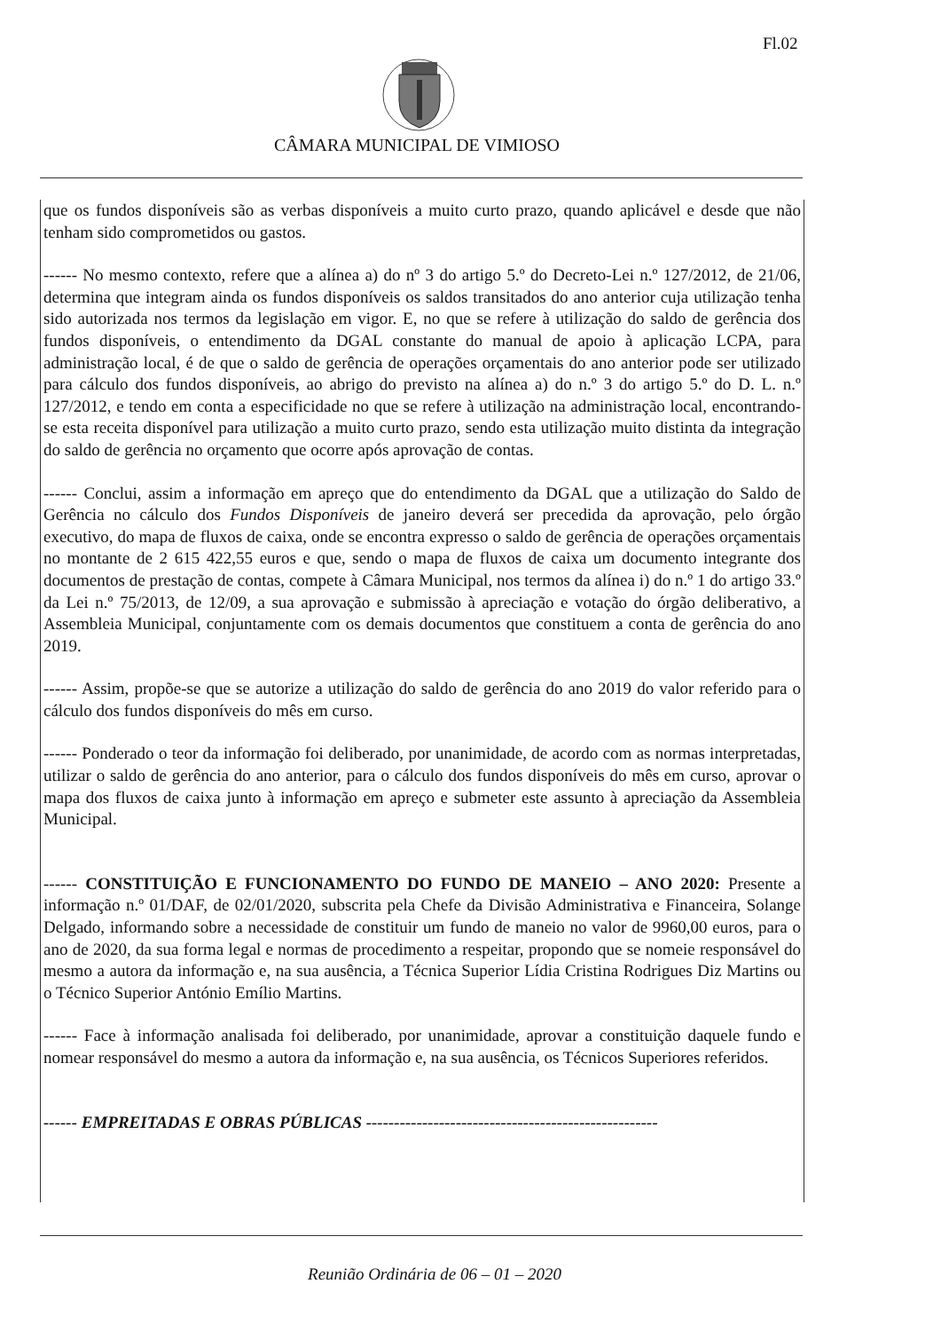Fl.02
CÂMARA MUNICIPAL DE VIMIOSO
que os fundos disponíveis são as verbas disponíveis a muito curto prazo, quando aplicável e desde que não tenham sido comprometidos ou gastos.
------ No mesmo contexto, refere que a alínea a) do nº 3 do artigo 5.º do Decreto-Lei n.º 127/2012, de 21/06, determina que integram ainda os fundos disponíveis os saldos transitados do ano anterior cuja utilização tenha sido autorizada nos termos da legislação em vigor. E, no que se refere à utilização do saldo de gerência dos fundos disponíveis, o entendimento da DGAL constante do manual de apoio à aplicação LCPA, para administração local, é de que o saldo de gerência de operações orçamentais do ano anterior pode ser utilizado para cálculo dos fundos disponíveis, ao abrigo do previsto na alínea a) do n.º 3 do artigo 5.º do D. L. n.º 127/2012, e tendo em conta a especificidade no que se refere à utilização na administração local, encontrando-se esta receita disponível para utilização a muito curto prazo, sendo esta utilização muito distinta da integração do saldo de gerência no orçamento que ocorre após aprovação de contas.
------ Conclui, assim a informação em apreço que do entendimento da DGAL que a utilização do Saldo de Gerência no cálculo dos Fundos Disponíveis de janeiro deverá ser precedida da aprovação, pelo órgão executivo, do mapa de fluxos de caixa, onde se encontra expresso o saldo de gerência de operações orçamentais no montante de 2 615 422,55 euros e que, sendo o mapa de fluxos de caixa um documento integrante dos documentos de prestação de contas, compete à Câmara Municipal, nos termos da alínea i) do n.º 1 do artigo 33.º da Lei n.º 75/2013, de 12/09, a sua aprovação e submissão à apreciação e votação do órgão deliberativo, a Assembleia Municipal, conjuntamente com os demais documentos que constituem a conta de gerência do ano 2019.
------ Assim, propõe-se que se autorize a utilização do saldo de gerência do ano 2019 do valor referido para o cálculo dos fundos disponíveis do mês em curso.
------ Ponderado o teor da informação foi deliberado, por unanimidade, de acordo com as normas interpretadas, utilizar o saldo de gerência do ano anterior, para o cálculo dos fundos disponíveis do mês em curso, aprovar o mapa dos fluxos de caixa junto à informação em apreço e submeter este assunto à apreciação da Assembleia Municipal.
------ CONSTITUIÇÃO E FUNCIONAMENTO DO FUNDO DE MANEIO – ANO 2020: Presente a informação n.º 01/DAF, de 02/01/2020, subscrita pela Chefe da Divisão Administrativa e Financeira, Solange Delgado, informando sobre a necessidade de constituir um fundo de maneio no valor de 9960,00 euros, para o ano de 2020, da sua forma legal e normas de procedimento a respeitar, propondo que se nomeie responsável do mesmo a autora da informação e, na sua ausência, a Técnica Superior Lídia Cristina Rodrigues Diz Martins ou o Técnico Superior António Emílio Martins.
------ Face à informação analisada foi deliberado, por unanimidade, aprovar a constituição daquele fundo e nomear responsável do mesmo a autora da informação e, na sua ausência, os Técnicos Superiores referidos.
------ EMPREITADAS E OBRAS PÚBLICAS ----------------------------------------------------
Reunião Ordinária de 06 – 01 – 2020